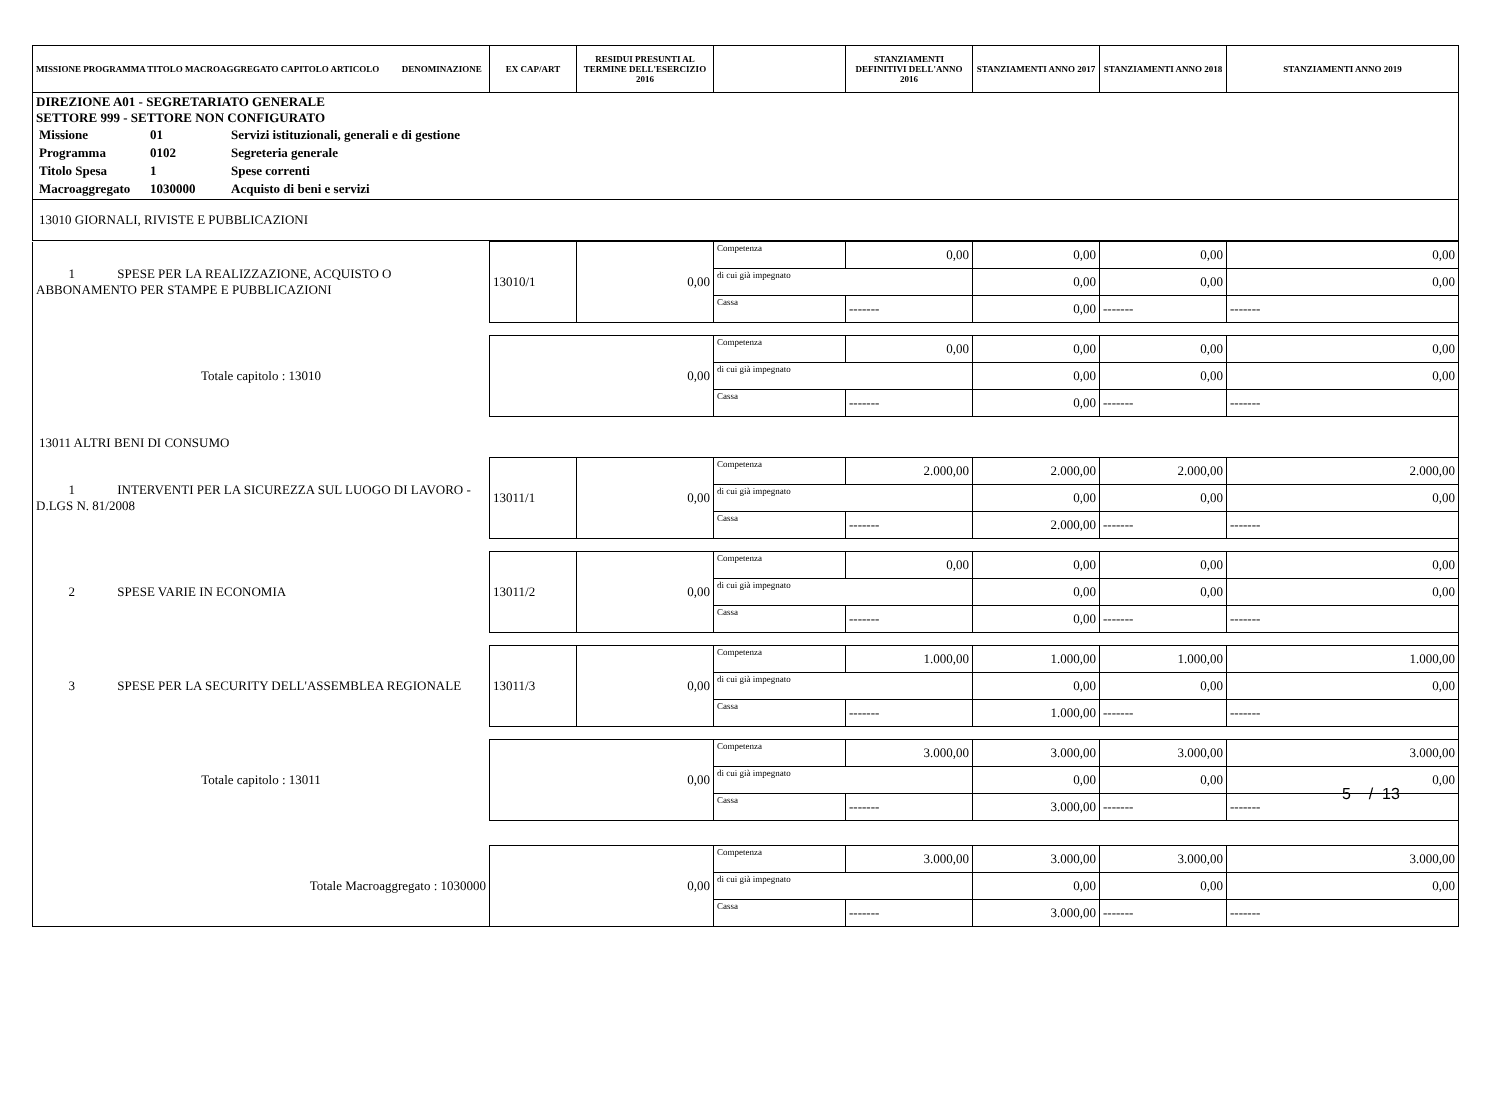| MISSIONE PROGRAMMA TITOLO MACROAGGREGATO CAPITOLO ARTICOLO DENOMINAZIONE | EX CAP/ART | RESIDUI PRESUNTI AL TERMINE DELL'ESERCIZIO 2016 | | STANZIAMENTI DEFINITIVI DELL'ANNO 2016 | STANZIAMENTI ANNO 2017 | STANZIAMENTI ANNO 2018 | STANZIAMENTI ANNO 2019 |
| --- | --- | --- | --- | --- | --- | --- | --- |
| DIREZIONE A01 - SEGRETARIATO GENERALE SETTORE 999 - SETTORE NON CONFIGURATO / Missione / 01 / Servizi istituzionali, generali e di gestione / / Programma / 0102 / Segreteria generale / / Titolo Spesa / 1 / Spese correnti / / Macroaggregato / 1030000 / Acquisto di beni e servizi / | | | | | | | |
| 13010 GIORNALI, RIVISTE E PUBBLICAZIONI | | | | | | | |
| 1 SPESE PER LA REALIZZAZIONE, ACQUISTO O ABBONAMENTO PER STAMPE E PUBBLICAZIONI | 13010/1 | 0,00 | Competenza | 0,00 | 0,00 | 0,00 | 0,00 |
| | | | di cui già impegnato | | 0,00 | 0,00 | 0,00 |
| | | | Cassa | ------- | 0,00 | ------- | ------- |
| Totale capitolo : 13010 | 0,00 | | Competenza | 0,00 | 0,00 | 0,00 | 0,00 |
| | | | di cui già impegnato | | 0,00 | 0,00 | 0,00 |
| | | | Cassa | ------- | 0,00 | ------- | ------- |
| 13011 ALTRI BENI DI CONSUMO | | | | | | | |
| 1 INTERVENTI PER LA SICUREZZA SUL LUOGO DI LAVORO - D.LGS N. 81/2008 | 13011/1 | 0,00 | Competenza | 2.000,00 | 2.000,00 | 2.000,00 | 2.000,00 |
| | | | di cui già impegnato | | 0,00 | 0,00 | 0,00 |
| | | | Cassa | ------- | 2.000,00 | ------- | ------- |
| 2 SPESE VARIE IN ECONOMIA | 13011/2 | 0,00 | Competenza | 0,00 | 0,00 | 0,00 | 0,00 |
| | | | di cui già impegnato | | 0,00 | 0,00 | 0,00 |
| | | | Cassa | ------- | 0,00 | ------- | ------- |
| 3 SPESE PER LA SECURITY DELL'ASSEMBLEA REGIONALE | 13011/3 | 0,00 | Competenza | 1.000,00 | 1.000,00 | 1.000,00 | 1.000,00 |
| | | | di cui già impegnato | | 0,00 | 0,00 | 0,00 |
| | | | Cassa | ------- | 1.000,00 | ------- | ------- |
| Totale capitolo : 13011 | 0,00 | | Competenza | 3.000,00 | 3.000,00 | 3.000,00 | 3.000,00 |
| | | | di cui già impegnato | | 0,00 | 0,00 | 0,00 |
| | | | Cassa | ------- | 3.000,00 | ------- | ------- |
| Totale Macroaggregato : 1030000 | 0,00 | | Competenza | 3.000,00 | 3.000,00 | 3.000,00 | 3.000,00 |
| | | | di cui già impegnato | | 0,00 | 0,00 | 0,00 |
| | | | Cassa | ------- | 3.000,00 | ------- | ------- |
5 / 13